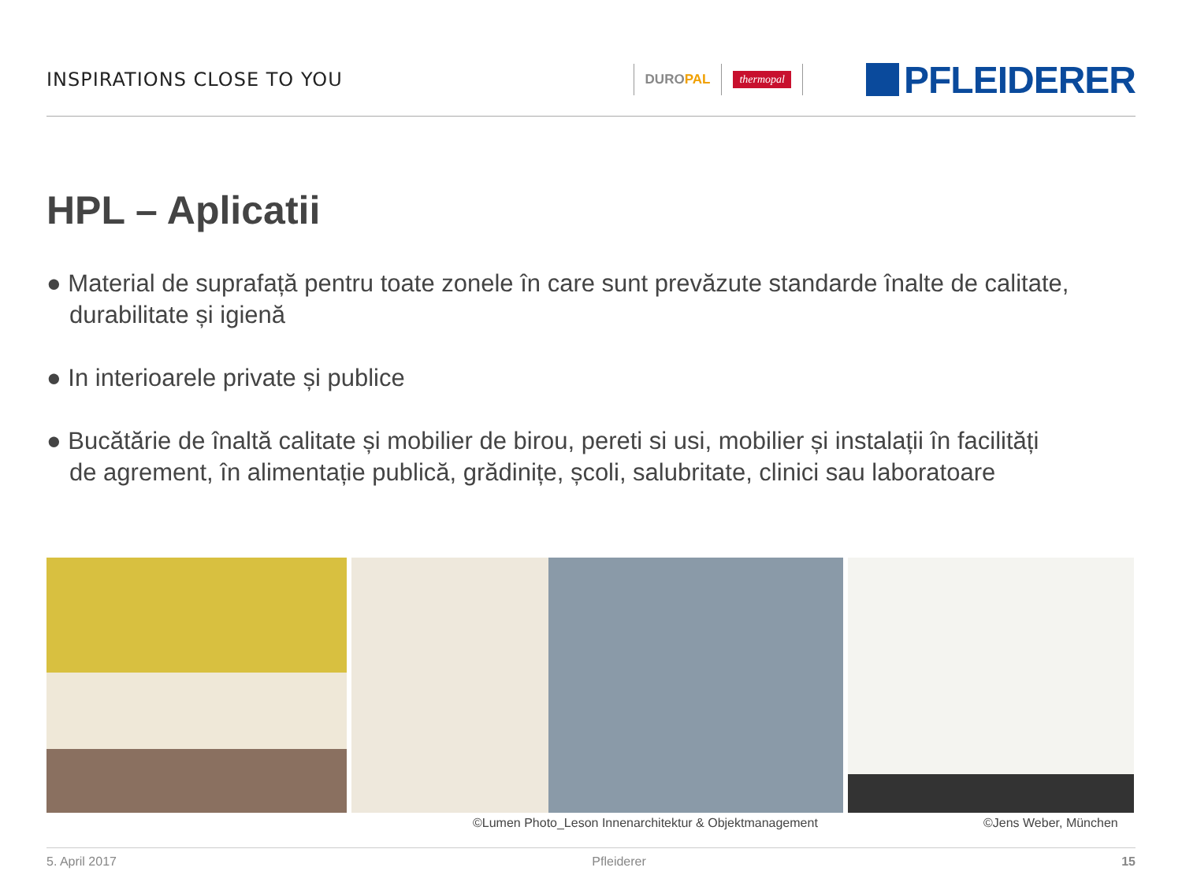INSPIRATIONS CLOSE TO YOU
DUROPAL
thermopal
PFLEIDERER
HPL – Aplicatii
● Material de suprafață pentru toate zonele în care sunt prevăzute standarde înalte de calitate, durabilitate și igienă
● In interioarele private și publice
● Bucătărie de înaltă calitate și mobilier de birou, pereti si usi, mobilier și instalații în facilități de agrement, în alimentație publică, grădinițe, școli, salubritate, clinici sau laboratoare
©Lumen Photo_Leson Innenarchitektur & Objektmanagement
©Jens Weber, München
5. April 2017 Pfleiderer 15